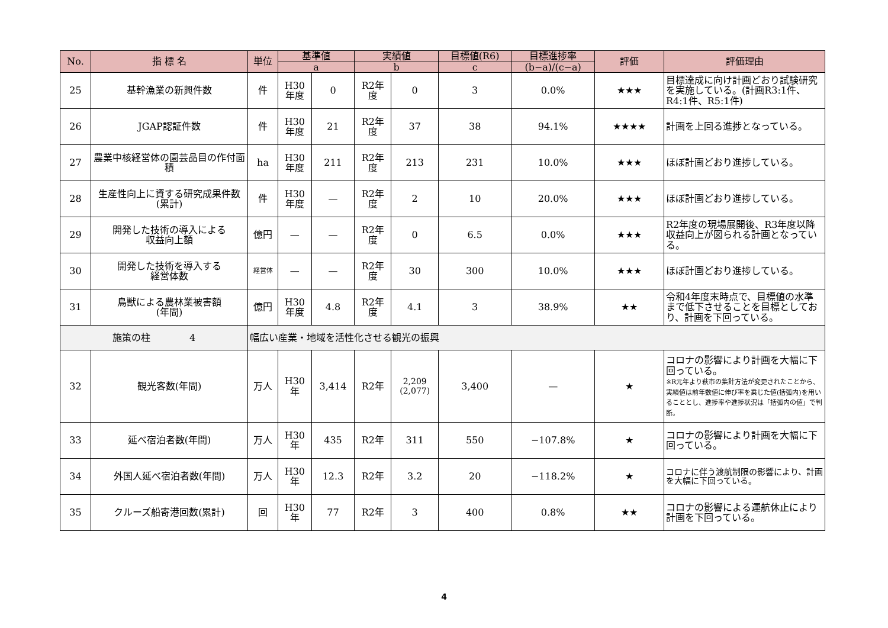| No. | 指 標 名 | 単位 | 基準値 | | 実績値 | | 目標値(R6) | 目標進捗率 | 評価 | 評価理由 |
| --- | --- | --- | --- | --- | --- | --- | --- | --- | --- | --- |
| | | | a | | b | | c | (b−a)/(c−a) | | |
| 25 | 基幹漁業の新興件数 | 件 | H30 年度 | 0 | R2年 度 | 0 | 3 | 0.0% | ★★★ | 目標達成に向け計画どおり試験研究を実施している。(計画R3:1件、R4:1件、R5:1件) |
| 26 | JGAP認証件数 | 件 | H30 年度 | 21 | R2年 度 | 37 | 38 | 94.1% | ★★★★ | 計画を上回る進捗となっている。 |
| 27 | 農業中核経営体の園芸品目の作付面積 | ha | H30 年度 | 211 | R2年 度 | 213 | 231 | 10.0% | ★★★ | ほぼ計画どおり進捗している。 |
| 28 | 生産性向上に資する研究成果件数(累計) | 件 | H30 年度 | — | R2年 度 | 2 | 10 | 20.0% | ★★★ | ほぼ計画どおり進捗している。 |
| 29 | 開発した技術の導入による 収益向上額 | 億円 | — | — | R2年 度 | 0 | 6.5 | 0.0% | ★★★ | R2年度の現場展開後、R3年度以降収益向上が図られる計画となっている。 |
| 30 | 開発した技術を導入する 経営体数 | 経営体 | — | — | R2年 度 | 30 | 300 | 10.0% | ★★★ | ほぼ計画どおり進捗している。 |
| 31 | 鳥獣による農林業被害額 (年間) | 億円 | H30 年度 | 4.8 | R2年 度 | 4.1 | 3 | 38.9% | ★★ | 令和4年度末時点で、目標値の水準まで低下させることを目標としており、計画を下回っている。 |
| 施策の柱 4 | | 幅広い産業・地域を活性化させる観光の振興 | | | | | | | | |
| 32 | 観光客数(年間) | 万人 | H30 年 | 3,414 | R2年 | 2,209 (2,077) | 3,400 | — | ★ | コロナの影響により計画を大幅に下回っている。 ※R元年より萩市の集計方法が変更されたことから、実績値は前年数値に伸び率を乗じた値(括弧内)を用いることとし、進捗率や進捗状況は「括弧内の値」で判断。 |
| 33 | 延べ宿泊者数(年間) | 万人 | H30 年 | 435 | R2年 | 311 | 550 | −107.8% | ★ | コロナの影響により計画を大幅に下回っている。 |
| 34 | 外国人延べ宿泊者数(年間) | 万人 | H30 年 | 12.3 | R2年 | 3.2 | 20 | −118.2% | ★ | コロナに伴う渡航制限の影響により、計画を大幅に下回っている。 |
| 35 | クルーズ船寄港回数(累計) | 回 | H30 年 | 77 | R2年 | 3 | 400 | 0.8% | ★★ | コロナの影響による運航休止により計画を下回っている。 |
4